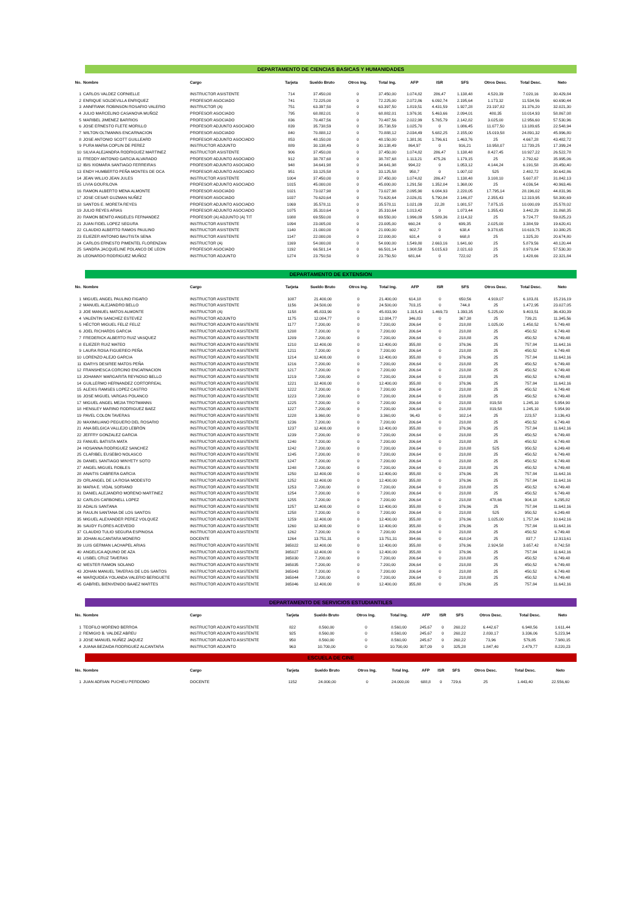DEPARTAMENTO DE CIENCIAS BASICAS Y HUMANIDADES
| No. | Nombre | Cargo | Tarjeta | Sueldo Bruto | Otros Ing. | Total Ing. | AFP | ISR | SFS | Otros Desc. | Total Desc. | Neto |
| --- | --- | --- | --- | --- | --- | --- | --- | --- | --- | --- | --- | --- |
| 1 | CARLOS VALDEZ CORNIELLE | INSTRUCTOR ASISTENTE | 714 | 37.450,00 | 0 | 37.450,00 | 1.074,82 | 286,47 | 1.138,48 | 4.520,39 | 7.020,16 | 30.429,84 |
| 2 | ENRIQUE SOLDEVILLA ENRIQUEZ | PROFESOR ASOCIADO | 741 | 72.225,00 | 0 | 72.225,00 | 2.072,86 | 6.092,74 | 2.195,64 | 1.173,32 | 11.534,56 | 60.690,44 |
| 3 | ANNFRANK ROBINSON ROSARIO VALERIO | INSTRUCTOR (A) | 751 | 63.397,50 | 0 | 63.397,50 | 1.819,51 | 4.431,59 | 1.927,28 | 23.197,82 | 31.376,20 | 32.021,30 |
| 4 | JULIO MARCELINO CASANOVA MUÑOZ | PROFESOR ASOCIADO | 795 | 68.882,01 | 0 | 68.882,01 | 1.976,91 | 5.463,66 | 2.094,01 | 480,35 | 10.014,93 | 58.867,08 |
| 5 | MARIBEL JIMENEZ BARRIOS | PROFESOR ASOCIADO | 836 | 70.487,56 | 0 | 70.487,56 | 2.022,99 | 5.765,79 | 2.142,82 | 3.025,00 | 12.956,60 | 57.530,96 |
| 6 | JOSE ERNESTO FLETE MORILLO | PROFESOR ADJUNTO ASOCIADO | 839 | 35.738,59 | 0 | 35.738,59 | 1.025,70 | 0 | 1.086,45 | 11.077,50 | 13.189,65 | 22.548,94 |
| 7 | WILTON OLTMANNS ENCARNACION | PROFESOR ASOCIADO | 840 | 70.888,12 | 0 | 70.888,12 | 2.034,49 | 5.682,25 | 2.155,00 | 15.019,58 | 24.891,32 | 45.996,80 |
| 8 | JOSE ANTONIO SCOTT GUILLEARD | PROFESOR ADJUNTO ASOCIADO | 853 | 48.150,00 | 0 | 48.150,00 | 1.381,91 | 1.796,61 | 1.463,76 | 25 | 4.667,28 | 43.482,72 |
| 9 | PURA MARIA COPLIN DE PEREZ | INSTRUCTOR ADJUNTO | 889 | 30.138,49 | 0 | 30.138,49 | 864,97 | 0 | 916,21 | 10.958,07 | 12.739,25 | 17.399,24 |
| 10 | SILVIA ALEJANDRA RODRIGUEZ MARTINEZ | INSTRUCTOR ASISTENTE | 906 | 37.450,00 | 0 | 37.450,00 | 1.074,82 | 286,47 | 1.138,48 | 8.427,45 | 10.927,22 | 26.522,78 |
| 11 | FREDDY ANTONIO GARCIA ALVARADO | PROFESOR ADJUNTO ASOCIADO | 912 | 38.787,68 | 0 | 38.787,68 | 1.113,21 | 475,26 | 1.179,15 | 25 | 2.792,62 | 35.995,06 |
| 12 | IBIS XIOMARA SANTIAGO FERREIRAS | PROFESOR ADJUNTO ASOCIADO | 948 | 34.641,98 | 0 | 34.641,98 | 994,22 | 0 | 1.053,12 | 4.144,24 | 6.191,58 | 28.450,40 |
| 13 | ENDY HUMBERTO PEÑA MONTES DE OCA | PROFESOR ADJUNTO ASOCIADO | 951 | 33.125,58 | 0 | 33.125,58 | 950,7 | 0 | 1.007,02 | 525 | 2.482,72 | 30.642,86 |
| 14 | JEAN WILLIO JEAN JULES | INSTRUCTOR ASISTENTE | 1004 | 37.450,00 | 0 | 37.450,00 | 1.074,82 | 286,47 | 1.138,48 | 3.108,10 | 5.607,87 | 31.842,13 |
| 15 | LIVIA GOURILOVA | PROFESOR ADJUNTO ASOCIADO | 1015 | 45.000,00 | 0 | 45.000,00 | 1.291,50 | 1.352,04 | 1.368,00 | 25 | 4.036,54 | 40.963,46 |
| 16 | RAMON ALBERTO MENA ALMONTE | PROFESOR ASOCIADO | 1021 | 73.027,98 | 0 | 73.027,98 | 2.095,90 | 6.084,93 | 2.220,05 | 17.795,14 | 28.196,02 | 44.831,96 |
| 17 | JOSE CESAR GUZMAN NUÑEZ | PROFESOR ASOCIADO | 1037 | 70.620,64 | 0 | 70.620,64 | 2.026,81 | 5.790,84 | 2.146,87 | 2.355,43 | 12.319,95 | 58.300,69 |
| 18 | SANTOS E. MORETA REYES | PROFESOR ADJUNTO ASOCIADO | 1069 | 35.578,11 | 0 | 35.578,11 | 1.021,09 | 22,28 | 1.081,57 | 7.875,15 | 10.000,09 | 25.578,02 |
| 19 | JULIO REYES ARIAS | PROFESOR ADJUNTO ASOCIADO | 1075 | 35.310,64 | 0 | 35.310,64 | 1.013,42 | 0 | 1.073,44 | 1.355,43 | 3.442,29 | 31.868,35 |
| 20 | RAMON BENITO ANGELES FERNANDEZ | PROFESOR (A) ADJUNTO (A) TIT | 1088 | 69.550,00 | 0 | 69.550,00 | 1.996,09 | 5.589,36 | 2.114,32 | 25 | 9.724,77 | 59.825,23 |
| 21 | JUAN FIDEL LOPEZ SEGURA | INSTRUCTOR ASISTENTE | 1094 | 23.005,00 | 0 | 23.005,00 | 660,24 | 0 | 699,35 | 2.025,00 | 3.384,59 | 19.620,41 |
| 22 | CLAUDIO ALBERTO RAMOS PAULINO | INSTRUCTOR ASISTENTE | 1140 | 21.000,00 | 0 | 21.000,00 | 602,7 | 0 | 638,4 | 9.378,65 | 10.619,75 | 10.380,25 |
| 23 | ELIEZER ANTONIO BAUTISTA SENA | INSTRUCTOR ASISTENTE | 1147 | 22.000,00 | 0 | 22.000,00 | 631,4 | 0 | 668,8 | 25 | 1.325,20 | 20.674,80 |
| 24 | CARLOS ERNESTO PIMENTEL FLORENZAN | INSTRUCTOR (A) | 1169 | 54.000,00 | 0 | 54.000,00 | 1.549,80 | 2.663,16 | 1.641,60 | 25 | 5.879,56 | 48.120,44 |
| 25 | SANDRA JACQUELINE POLANCO DE LEON | PROFESOR ASOCIADO | 1192 | 66.501,14 | 0 | 66.501,14 | 1.908,58 | 5.015,63 | 2.021,63 | 25 | 8.970,84 | 57.530,30 |
| 26 | LEONARDO RODRIGUEZ MUÑOZ | INSTRUCTOR ADJUNTO | 1274 | 23.750,50 | 0 | 23.750,50 | 681,64 | 0 | 722,02 | 25 | 1.428,66 | 22.321,84 |
DEPARTAMENTO DE EXTENSION
| No. | Nombre | Cargo | Tarjeta | Sueldo Bruto | Otros Ing. | Total Ing. | AFP | ISR | SFS | Otros Desc. | Total Desc. | Neto |
| --- | --- | --- | --- | --- | --- | --- | --- | --- | --- | --- | --- | --- |
| 1 | MIGUEL ANGEL PAULINO FIGARO | INSTRUCTOR ASISTENTE | 1087 | 21.400,00 | 0 | 21.400,00 | 614,18 | 0 | 650,56 | 4.919,07 | 6.183,81 | 15.216,19 |
| 2 | MANUEL ALEJANDRO BELLO | INSTRUCTOR ASISTENTE | 1156 | 24.500,00 | 0 | 24.500,00 | 703,15 | 0 | 744,8 | 25 | 1.472,95 | 23.027,05 |
| 3 | JOE MANUEL MATOS ALMONTE | INSTRUCTOR (A) | 1158 | 45.833,90 | 0 | 45.833,90 | 1.315,43 | 1.469,73 | 1.393,35 | 5.225,00 | 9.403,51 | 36.430,39 |
| 4 | VALENTIN SANCHEZ ESTEVEZ | INSTRUCTOR ADJUNTO | 1175 | 12.084,77 | 0 | 12.084,77 | 346,83 | 0 | 367,38 | 25 | 739,21 | 11.345,56 |
| 5 | HÉCTOR MIGUEL FELIZ FELIZ | INSTRUCTOR ADJUNTO ASISTENTE | 1177 | 7.200,00 | 0 | 7.200,00 | 206,64 | 0 | 218,88 | 1.025,00 | 1.450,52 | 5.749,48 |
| 6 | JOEL RICHARDS GARCIA | INSTRUCTOR ADJUNTO ASISTENTE | 1208 | 7.200,00 | 0 | 7.200,00 | 206,64 | 0 | 218,88 | 25 | 450,52 | 6.749,48 |
| 7 | FREDERICK ALBERTO RUIZ VASQUEZ | INSTRUCTOR ADJUNTO ASISTENTE | 1209 | 7.200,00 | 0 | 7.200,00 | 206,64 | 0 | 218,88 | 25 | 450,52 | 6.749,48 |
| 8 | ELIEZER RUIZ MATEO | INSTRUCTOR ADJUNTO ASISTENTE | 1210 | 12.400,00 | 0 | 12.400,00 | 355,88 | 0 | 376,96 | 25 | 757,84 | 11.642,16 |
| 9 | LAURA ROSA FIGUEREO PEÑA | INSTRUCTOR ADJUNTO ASISTENTE | 1211 | 7.200,00 | 0 | 7.200,00 | 206,64 | 0 | 218,88 | 25 | 450,52 | 6.749,48 |
| 10 | LORENZO ALEJO GARCIA | INSTRUCTOR ADJUNTO ASISTENTE | 1214 | 12.400,00 | 0 | 12.400,00 | 355,88 | 0 | 376,96 | 25 | 757,84 | 11.642,16 |
| 11 | IDARYS DESIREE MATOS PEÑA | INSTRUCTOR ADJUNTO ASISTENTE | 1216 | 7.200,00 | 0 | 7.200,00 | 206,64 | 0 | 218,88 | 25 | 450,52 | 6.749,48 |
| 12 | FRANSHESCA CORCINO ENCARNACION | INSTRUCTOR ADJUNTO ASISTENTE | 1217 | 7.200,00 | 0 | 7.200,00 | 206,64 | 0 | 218,88 | 25 | 450,52 | 6.749,48 |
| 13 | JOHANNY MARGARITA REYNOSO BELLO | INSTRUCTOR ADJUNTO ASISTENTE | 1219 | 7.200,00 | 0 | 7.200,00 | 206,64 | 0 | 218,88 | 25 | 450,52 | 6.749,48 |
| 14 | GUILLERMO HERNANDEZ CORTORREAL | INSTRUCTOR ADJUNTO ASISTENTE | 1221 | 12.400,00 | 0 | 12.400,00 | 355,88 | 0 | 376,96 | 25 | 757,84 | 11.642,16 |
| 15 | ALEXIS RAMSES LOPEZ CASTRO | INSTRUCTOR ADJUNTO ASISTENTE | 1222 | 7.200,00 | 0 | 7.200,00 | 206,64 | 0 | 218,88 | 25 | 450,52 | 6.749,48 |
| 16 | JOSE MIGUEL VARGAS POLANCO | INSTRUCTOR ADJUNTO ASISTENTE | 1223 | 7.200,00 | 0 | 7.200,00 | 206,64 | 0 | 218,88 | 25 | 450,52 | 6.749,48 |
| 17 | MIGUEL ANGEL MEJIA TROTMANNS | INSTRUCTOR ADJUNTO ASISTENTE | 1225 | 7.200,00 | 0 | 7.200,00 | 206,64 | 0 | 218,88 | 819,58 | 1.245,10 | 5.954,90 |
| 18 | HENSLEY MARINO RODRIGUEZ BAEZ | INSTRUCTOR ADJUNTO ASISTENTE | 1227 | 7.200,00 | 0 | 7.200,00 | 206,64 | 0 | 218,88 | 819,58 | 1.245,10 | 5.954,90 |
| 19 | PAVEL COLON TAVERAS | INSTRUCTOR ADJUNTO ASISTENTE | 1228 | 3.360,00 | 0 | 3.360,00 | 96,43 | 0 | 102,14 | 25 | 223,57 | 3.136,43 |
| 20 | MAXIMILIANO PEGUERO DEL ROSARIO | INSTRUCTOR ADJUNTO ASISTENTE | 1236 | 7.200,00 | 0 | 7.200,00 | 206,64 | 0 | 218,88 | 25 | 450,52 | 6.749,48 |
| 21 | ANA BELGICA VALLEJO LEBRÓN | INSTRUCTOR ADJUNTO ASISTENTE | 1237 | 12.400,00 | 0 | 12.400,00 | 355,88 | 0 | 376,96 | 25 | 757,84 | 11.642,16 |
| 22 | JEFFRY GONZALEZ GARCIA | INSTRUCTOR ADJUNTO ASISTENTE | 1239 | 7.200,00 | 0 | 7.200,00 | 206,64 | 0 | 218,88 | 25 | 450,52 | 6.749,48 |
| 23 | FANUEL BATISTA MATA | INSTRUCTOR ADJUNTO ASISTENTE | 1240 | 7.200,00 | 0 | 7.200,00 | 206,64 | 0 | 218,88 | 25 | 450,52 | 6.749,48 |
| 24 | HOSANNA RODRIGUEZ SANCHEZ | INSTRUCTOR ADJUNTO ASISTENTE | 1242 | 7.200,00 | 0 | 7.200,00 | 206,64 | 0 | 218,88 | 525 | 950,52 | 6.249,48 |
| 25 | CLARIBEL EUSEBIO NOLASCO | INSTRUCTOR ADJUNTO ASISTENTE | 1245 | 7.200,00 | 0 | 7.200,00 | 206,64 | 0 | 218,88 | 25 | 450,52 | 6.749,48 |
| 26 | DANIEL SANTIAGO MINYETY SOTO | INSTRUCTOR ADJUNTO ASISTENTE | 1247 | 7.200,00 | 0 | 7.200,00 | 206,64 | 0 | 218,88 | 25 | 450,52 | 6.749,48 |
| 27 | ANGEL MIGUEL ROBLES | INSTRUCTOR ADJUNTO ASISTENTE | 1248 | 7.200,00 | 0 | 7.200,00 | 206,64 | 0 | 218,88 | 25 | 450,52 | 6.749,48 |
| 28 | ANAITIS CABRERA GARCIA | INSTRUCTOR ADJUNTO ASISTENTE | 1250 | 12.400,00 | 0 | 12.400,00 | 355,88 | 0 | 376,96 | 25 | 757,84 | 11.642,16 |
| 29 | ORLANGEL DE LA ROSA MODESTO | INSTRUCTOR ADJUNTO ASISTENTE | 1252 | 12.400,00 | 0 | 12.400,00 | 355,88 | 0 | 376,96 | 25 | 757,84 | 11.642,16 |
| 30 | MARIA E. VIDAL SORIANO | INSTRUCTOR ADJUNTO ASISTENTE | 1253 | 7.200,00 | 0 | 7.200,00 | 206,64 | 0 | 218,88 | 25 | 450,52 | 6.749,48 |
| 31 | DANIEL ALEJANDRO MORENO MARTINEZ | INSTRUCTOR ADJUNTO ASISTENTE | 1254 | 7.200,00 | 0 | 7.200,00 | 206,64 | 0 | 218,88 | 25 | 450,52 | 6.749,48 |
| 32 | CARLOS CARBONELL LOPEZ | INSTRUCTOR ADJUNTO ASISTENTE | 1255 | 7.200,00 | 0 | 7.200,00 | 206,64 | 0 | 218,88 | 478,66 | 904,18 | 6.295,82 |
| 33 | ADALIS SANTANA | INSTRUCTOR ADJUNTO ASISTENTE | 1257 | 12.400,00 | 0 | 12.400,00 | 355,88 | 0 | 376,96 | 25 | 757,84 | 11.642,16 |
| 34 | RAULIN SANTANA DE LOS SANTOS | INSTRUCTOR ADJUNTO ASISTENTE | 1258 | 7.200,00 | 0 | 7.200,00 | 206,64 | 0 | 218,88 | 525 | 950,52 | 6.249,48 |
| 35 | MIGUEL ALEXANDER PEREZ VOLQUEZ | INSTRUCTOR ADJUNTO ASISTENTE | 1259 | 12.400,00 | 0 | 12.400,00 | 355,88 | 0 | 376,96 | 1.025,00 | 1.757,84 | 10.642,16 |
| 36 | SAUDY FLORES ACEVEDO | INSTRUCTOR ADJUNTO ASISTENTE | 1260 | 12.400,00 | 0 | 12.400,00 | 355,88 | 0 | 376,96 | 25 | 757,84 | 11.642,16 |
| 37 | CLAUDIO TULIO SEGURA ESPINOSA | INSTRUCTOR ADJUNTO ASISTENTE | 1262 | 7.200,00 | 0 | 7.200,00 | 206,64 | 0 | 218,88 | 25 | 450,52 | 6.749,48 |
| 38 | JOHAN ALCANTARA MONERO | DOCENTE | 1264 | 13.751,31 | 0 | 13.751,31 | 394,66 | 0 | 418,04 | 25 | 837,7 | 12.913,61 |
| 39 | LUIS GERMAN LACHAPEL ARIAS | INSTRUCTOR ADJUNTO ASISTENTE | 365022 | 12.400,00 | 0 | 12.400,00 | 355,88 | 0 | 376,96 | 2.924,58 | 3.657,42 | 8.742,58 |
| 40 | ANGELICA AQUINO DE AZA | INSTRUCTOR ADJUNTO ASISTENTE | 365027 | 12.400,00 | 0 | 12.400,00 | 355,88 | 0 | 376,96 | 25 | 757,84 | 11.642,16 |
| 41 | LISBEL CRUZ TAVERAS | INSTRUCTOR ADJUNTO ASISTENTE | 365030 | 7.200,00 | 0 | 7.200,00 | 206,64 | 0 | 218,88 | 25 | 450,52 | 6.749,48 |
| 42 | WESTER RAMON SOLANO | INSTRUCTOR ADJUNTO ASISTENTE | 365035 | 7.200,00 | 0 | 7.200,00 | 206,64 | 0 | 218,88 | 25 | 450,52 | 6.749,48 |
| 43 | JOHAN MANUEL TAVERAS DE LOS SANTOS | INSTRUCTOR ADJUNTO ASISTENTE | 365043 | 7.200,00 | 0 | 7.200,00 | 206,64 | 0 | 218,88 | 25 | 450,52 | 6.749,48 |
| 44 | WARQUIDEA YOLANDA VALERIO BERIGUETE | INSTRUCTOR ADJUNTO ASISTENTE | 365044 | 7.200,00 | 0 | 7.200,00 | 206,64 | 0 | 218,88 | 25 | 450,52 | 6.749,48 |
| 45 | GABRIEL BIENVENIDO BAAEZ MARTES | INSTRUCTOR ADJUNTO ASISTENTE | 365046 | 12.400,00 | 0 | 12.400,00 | 355,88 | 0 | 376,96 | 25 | 757,84 | 11.642,16 |
DEPARTAMENTO DE SERVICIOS ESTUDIANTILES
| No. | Nombre | Cargo | Tarjeta | Sueldo Bruto | Otros Ing. | Total Ing. | AFP | ISR | SFS | Otros Desc. | Total Desc. | Neto |
| --- | --- | --- | --- | --- | --- | --- | --- | --- | --- | --- | --- | --- |
| 1 | TEOFILO MORENO BERROA | INSTRUCTOR ADJUNTO ASISTENTE | 822 | 8.560,00 | 0 | 8.560,00 | 245,67 | 0 | 260,22 | 6.442,67 | 6.948,56 | 1.611,44 |
| 2 | REMIGIO B. VALDEZ ABREU | INSTRUCTOR ADJUNTO ASISTENTE | 925 | 8.560,00 | 0 | 8.560,00 | 245,67 | 0 | 260,22 | 2.830,17 | 3.336,06 | 5.223,94 |
| 3 | JOSE MANUEL NUÑEZ JAQUEZ | INSTRUCTOR ADJUNTO ASISTENTE | 950 | 8.560,00 | 0 | 8.560,00 | 245,67 | 0 | 260,22 | 73,96 | 579,85 | 7.980,15 |
| 4 | JUANA BEZAIDA RODRIGUEZ ALCANTARA | INSTRUCTOR ADJUNTO | 963 | 10.700,00 | 0 | 10.700,00 | 307,09 | 0 | 325,28 | 1.847,40 | 2.479,77 | 8.220,23 |
ESCUELA DE CINE
| No. | Nombre | Cargo | Tarjeta | Sueldo Bruto | Otros Ing. | Total Ing. | AFP | ISR | SFS | Otros Desc. | Total Desc. | Neto |
| --- | --- | --- | --- | --- | --- | --- | --- | --- | --- | --- | --- | --- |
| 1 | JUAN ADRIAN PUCHEU PERDOMO | DOCENTE | 1152 | 24.000,00 | 0 | 24.000,00 | 688,8 | 0 | 729,6 | 25 | 1.443,40 | 22.556,60 |